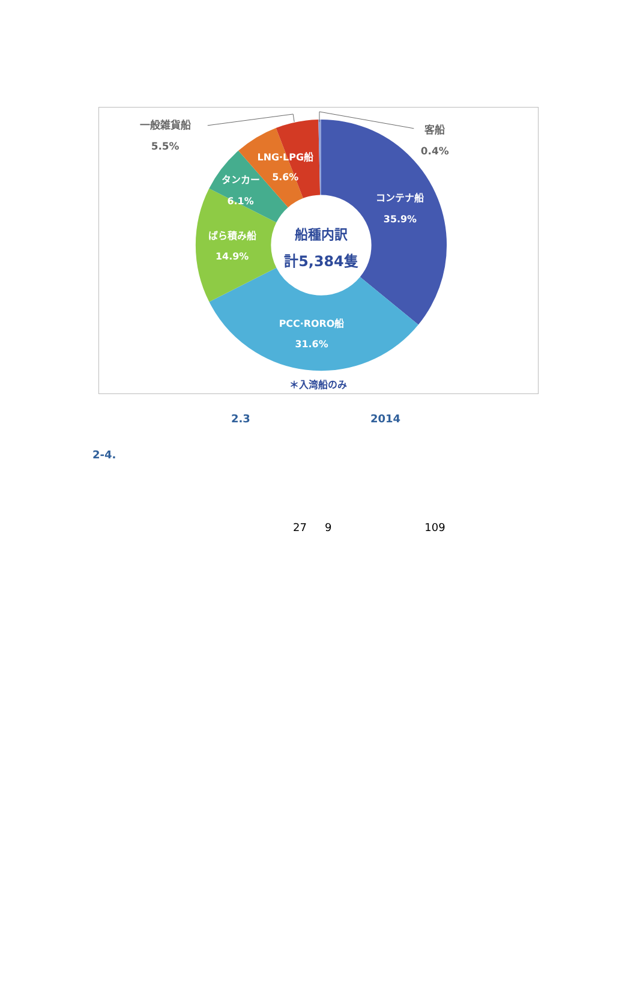一般雑貨船
5.5%
客船
0.4%
LNG·LPG船
5.6%
タンカー
6.1%
コンテナ船
35.9%
ばら積み船
14.9%
PCC·RORO船
31.6%
船種内訳
計5,384隻
＊入湾船のみ
2.3 2014
2-4.
27 9 109